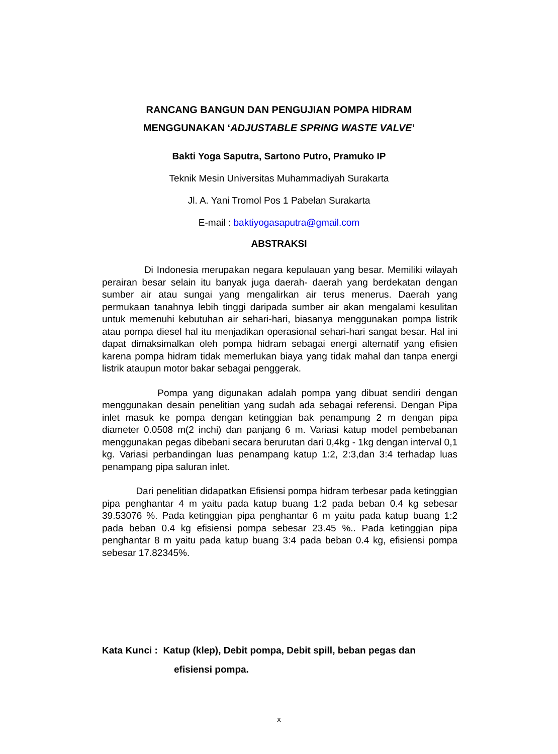RANCANG BANGUN DAN PENGUJIAN POMPA HIDRAM
MENGGUNAKAN ‘ADJUSTABLE SPRING WASTE VALVE’
Bakti Yoga Saputra, Sartono Putro, Pramuko IP
Teknik Mesin Universitas Muhammadiyah Surakarta
Jl. A. Yani Tromol Pos 1 Pabelan Surakarta
E-mail : baktiyogasaputra@gmail.com
ABSTRAKSI
Di Indonesia merupakan negara kepulauan yang besar. Memiliki wilayah perairan besar selain itu banyak juga daerah- daerah yang berdekatan dengan sumber air atau sungai yang mengalirkan air terus menerus. Daerah yang permukaan tanahnya lebih tinggi daripada sumber air akan mengalami kesulitan untuk memenuhi kebutuhan air sehari-hari, biasanya menggunakan pompa listrik atau pompa diesel hal itu menjadikan operasional sehari-hari sangat besar. Hal ini dapat dimaksimalkan oleh pompa hidram sebagai energi alternatif yang efisien karena pompa hidram tidak memerlukan biaya yang tidak mahal dan tanpa energi listrik ataupun motor bakar sebagai penggerak.
Pompa yang digunakan adalah pompa yang dibuat sendiri dengan menggunakan desain penelitian yang sudah ada sebagai referensi. Dengan Pipa inlet masuk ke pompa dengan ketinggian bak penampung 2 m dengan pipa diameter 0.0508 m(2 inchi) dan panjang 6 m. Variasi katup model pembebanan menggunakan pegas dibebani secara berurutan dari 0,4kg - 1kg dengan interval 0,1 kg. Variasi perbandingan luas penampang katup 1:2, 2:3,dan 3:4 terhadap luas penampang pipa saluran inlet.
Dari penelitian didapatkan Efisiensi pompa hidram terbesar pada ketinggian pipa penghantar 4 m yaitu pada katup buang 1:2 pada beban 0.4 kg sebesar 39.53076 %. Pada ketinggian pipa penghantar 6 m yaitu pada katup buang 1:2 pada beban 0.4 kg efisiensi pompa sebesar 23.45 %.. Pada ketinggian pipa penghantar 8 m yaitu pada katup buang 3:4 pada beban 0.4 kg, efisiensi pompa sebesar 17.82345%.
Kata Kunci : Katup (klep), Debit pompa, Debit spill, beban pegas dan
efisiensi pompa.
x